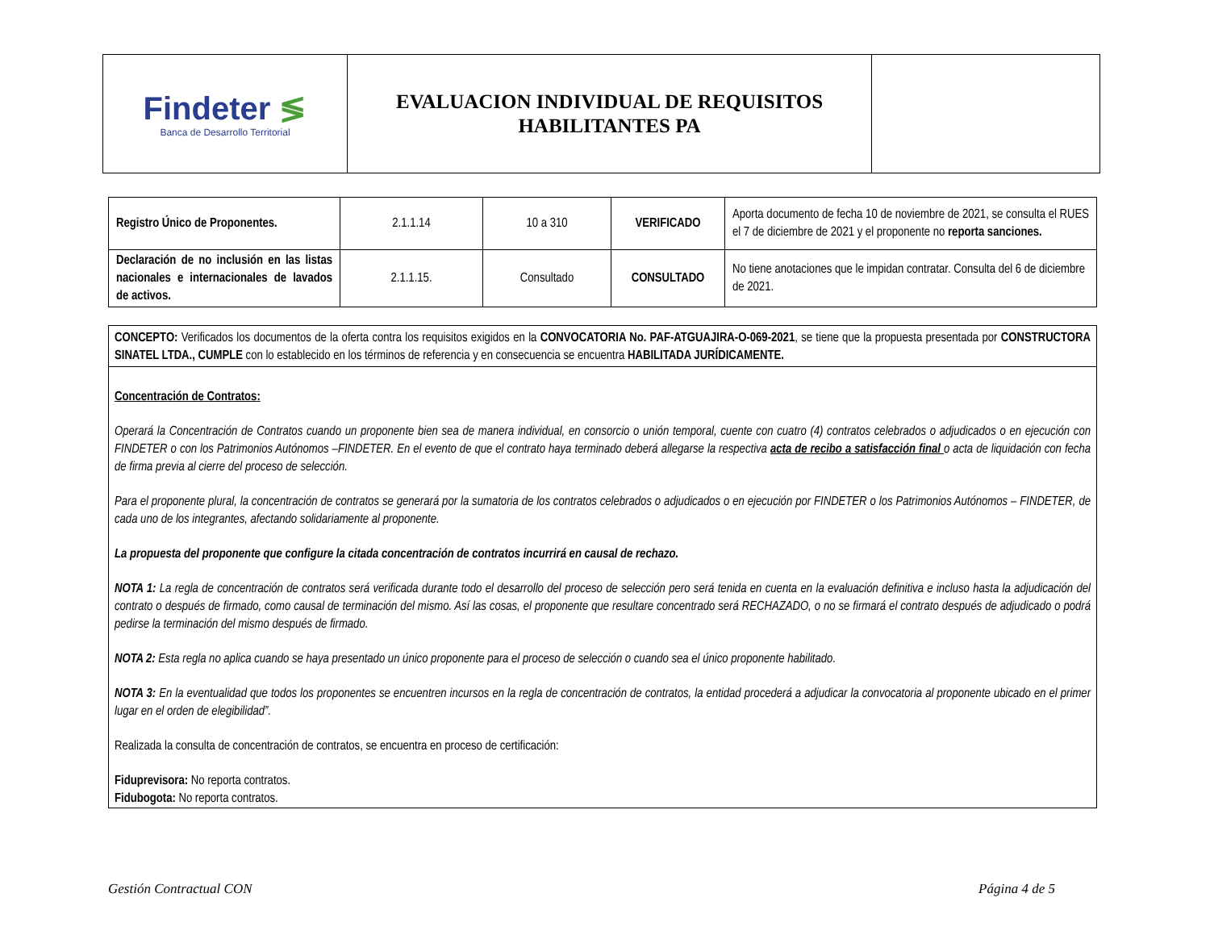| Findeter ≶ Banca de Desarrollo Territorial | EVALUACION INDIVIDUAL DE REQUISITOS HABILITANTES PA | |
| Registro Único de Proponentes. | 2.1.1.14 | 10 a 310 | VERIFICADO | Aporta documento de fecha 10 de noviembre de 2021, se consulta el RUES el 7 de diciembre de 2021 y el proponente no reporta sanciones. |
| Declaración de no inclusión en las listas nacionales e internacionales de lavados de activos. | 2.1.1.15. | Consultado | CONSULTADO | No tiene anotaciones que le impidan contratar. Consulta del 6 de diciembre de 2021. |
CONCEPTO: Verificados los documentos de la oferta contra los requisitos exigidos en la CONVOCATORIA No. PAF-ATGUAJIRA-O-069-2021, se tiene que la propuesta presentada por CONSTRUCTORA SINATEL LTDA., CUMPLE con lo establecido en los términos de referencia y en consecuencia se encuentra HABILITADA JURÍDICAMENTE.
Concentración de Contratos:
Operará la Concentración de Contratos cuando un proponente bien sea de manera individual, en consorcio o unión temporal, cuente con cuatro (4) contratos celebrados o adjudicados o en ejecución con FINDETER o con los Patrimonios Autónomos –FINDETER. En el evento de que el contrato haya terminado deberá allegarse la respectiva acta de recibo a satisfacción final o acta de liquidación con fecha de firma previa al cierre del proceso de selección.
Para el proponente plural, la concentración de contratos se generará por la sumatoria de los contratos celebrados o adjudicados o en ejecución por FINDETER o los Patrimonios Autónomos – FINDETER, de cada uno de los integrantes, afectando solidariamente al proponente.
La propuesta del proponente que configure la citada concentración de contratos incurrirá en causal de rechazo.
NOTA 1: La regla de concentración de contratos será verificada durante todo el desarrollo del proceso de selección pero será tenida en cuenta en la evaluación definitiva e incluso hasta la adjudicación del contrato o después de firmado, como causal de terminación del mismo. Así las cosas, el proponente que resultare concentrado será RECHAZADO, o no se firmará el contrato después de adjudicado o podrá pedirse la terminación del mismo después de firmado.
NOTA 2: Esta regla no aplica cuando se haya presentado un único proponente para el proceso de selección o cuando sea el único proponente habilitado.
NOTA 3: En la eventualidad que todos los proponentes se encuentren incursos en la regla de concentración de contratos, la entidad procederá a adjudicar la convocatoria al proponente ubicado en el primer lugar en el orden de elegibilidad”.
Realizada la consulta de concentración de contratos, se encuentra en proceso de certificación:
Fiduprevisora: No reporta contratos.
Fidubogota: No reporta contratos.
Gestión Contractual CON Página 4 de 5